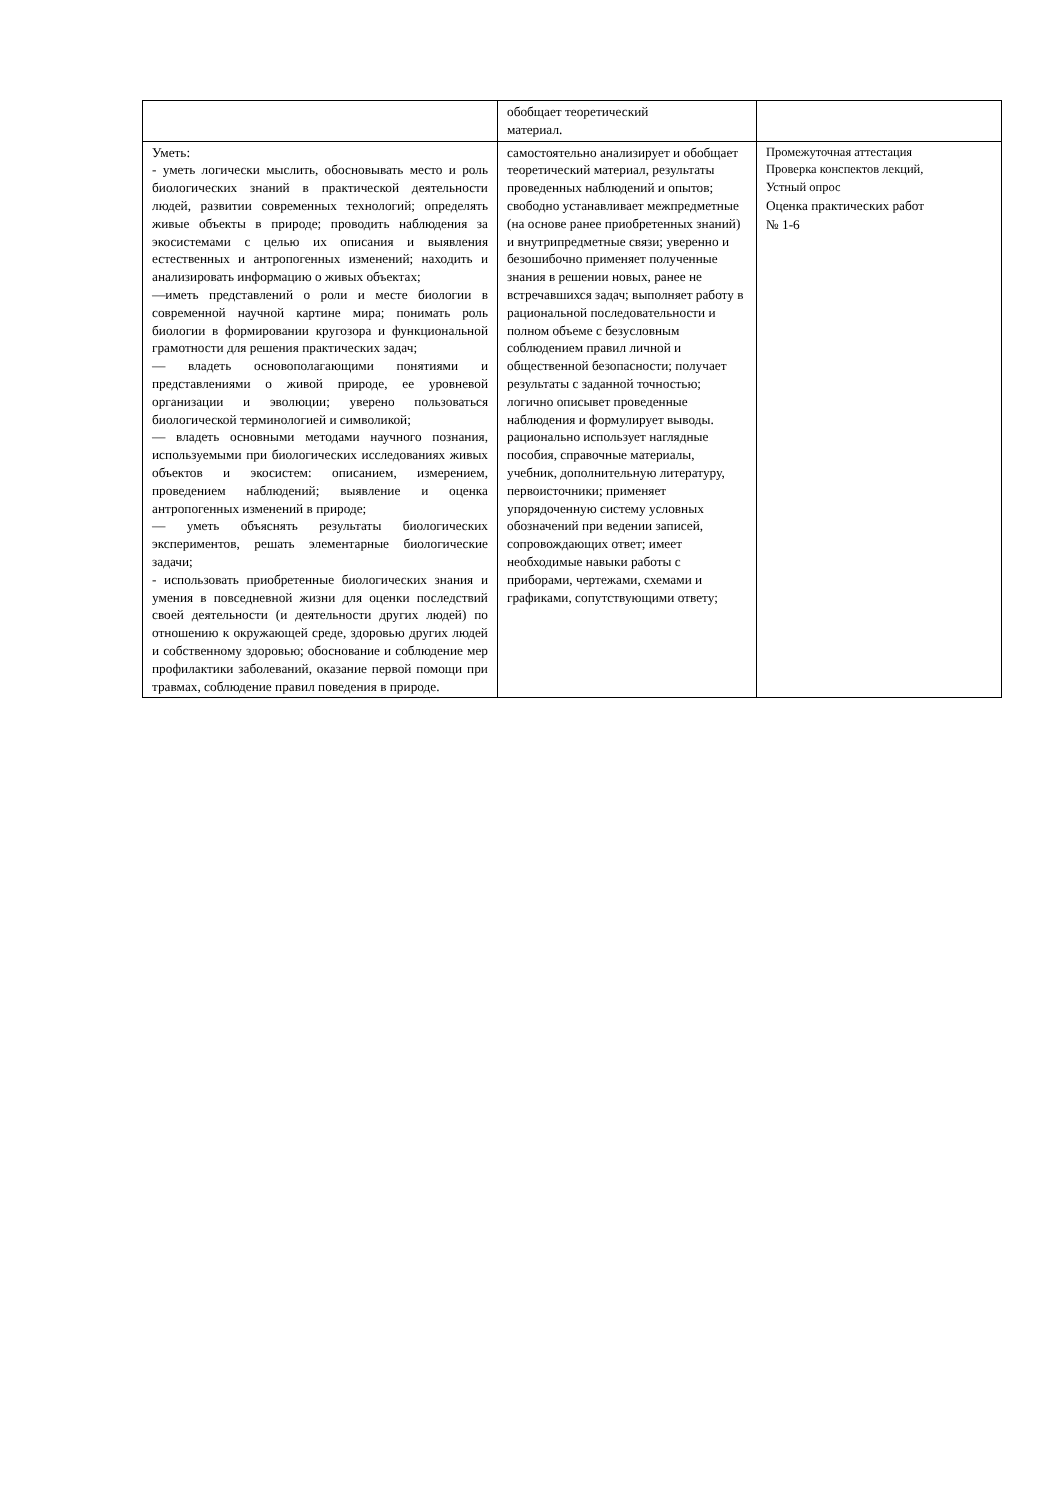| | обобщает теоретический материал. | |
| Уметь: - уметь логически мыслить, обосновывать место и роль биологических знаний в практической деятельности людей, развитии современных технологий; определять живые объекты в природе; проводить наблюдения за экосистемами с целью их описания и выявления естественных и антропогенных изменений; находить и анализировать информацию о живых объектах; ––иметь представлений о роли и месте биологии в современной научной картине мира; понимать роль биологии в формировании кругозора и функциональной грамотности для решения практических задач; –– владеть основополагающими понятиями и представлениями о живой природе, ее уровневой организации и эволюции; уверено пользоваться биологической терминологией и символикой; –– владеть основными методами научного познания, используемыми при биологических исследованиях живых объектов и экосистем: описанием, измерением, проведением наблюдений; выявление и оценка антропогенных изменений в природе; –– уметь объяснять результаты биологических экспериментов, решать элементарные биологические задачи; - использовать приобретенные биологических знания и умения в повседневной жизни для оценки последствий своей деятельности (и деятельности других людей) по отношению к окружающей среде, здоровью других людей и собственному здоровью; обоснование и соблюдение мер профилактики заболеваний, оказание первой помощи при травмах, соблюдение правил поведения в природе. | самостоятельно анализирует и обобщает теоретический материал, результаты проведенных наблюдений и опытов; свободно устанавливает межпредметные (на основе ранее приобретенных знаний) и внутрипредметные связи; уверенно и безошибочно применяет полученные знания в решении новых, ранее не встречавшихся задач; выполняет работу в рациональной последовательности и полном объеме с безусловным соблюдением правил личной и общественной безопасности; получает результаты с заданной точностью; логично описывет проведенные наблюдения и формулирует выводы. рационально использует наглядные пособия, справочные материалы, учебник, дополнительную литературу, первоисточники; применяет упорядоченную систему условных обозначений при ведении записей, сопровождающих ответ; имеет необходимые навыки работы с приборами, чертежами, схемами и графиками, сопутствующими ответу; | Промежуточная аттестация Проверка конспектов лекций, Устный опрос Оценка практических работ № 1-6 |